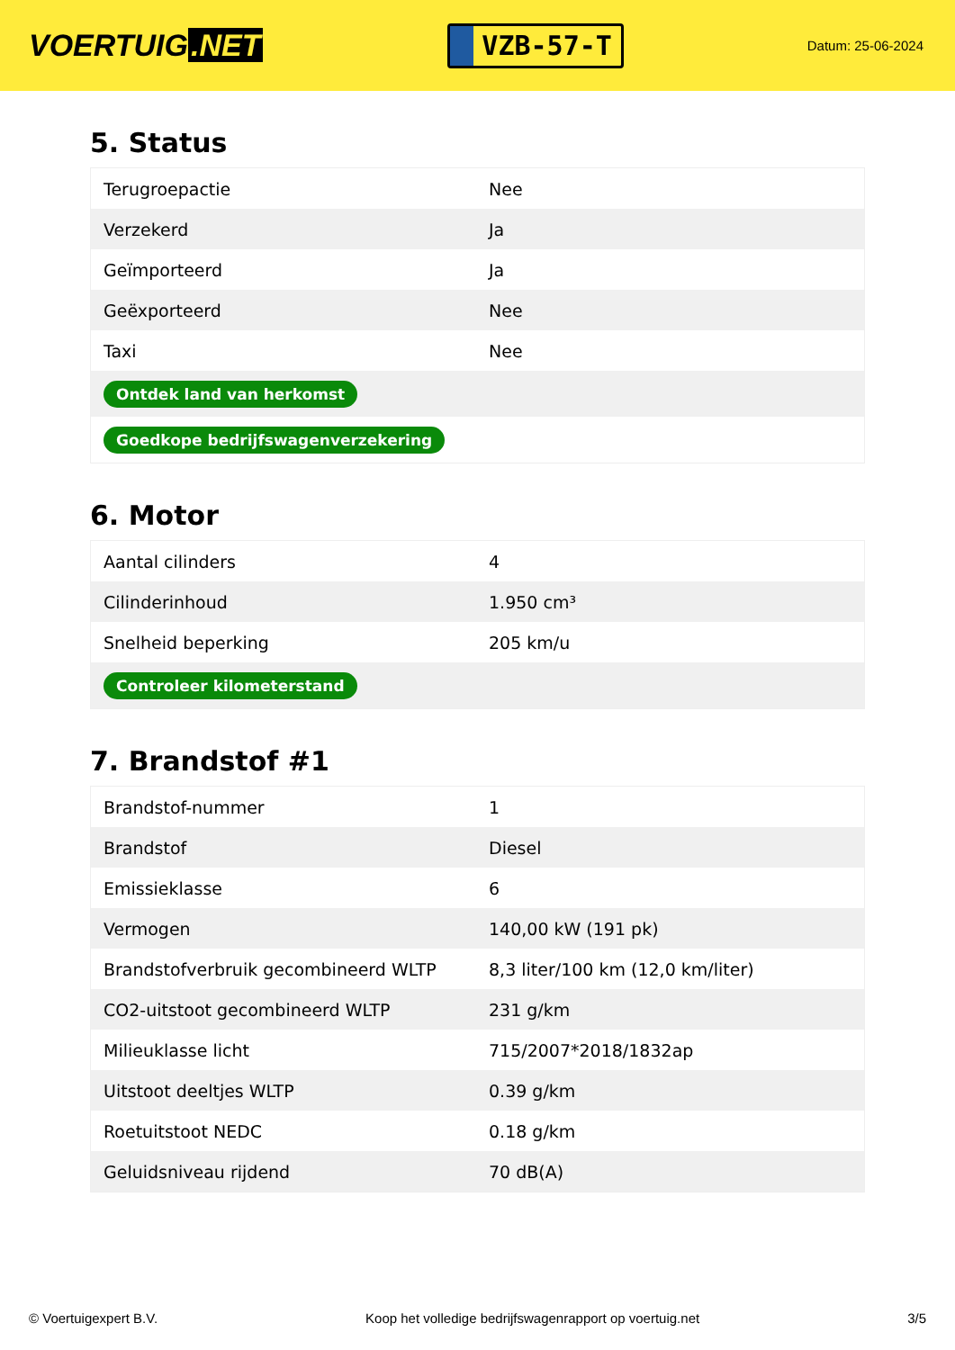VOERTUIG.NET
VZB-57-T
Datum: 25-06-2024
5. Status
| Terugroepactie | Nee |
| Verzekerd | Ja |
| Geïmporteerd | Ja |
| Geëxporteerd | Nee |
| Taxi | Nee |
| Ontdek land van herkomst | |
| Goedkope bedrijfswagenverzekering | |
6. Motor
| Aantal cilinders | 4 |
| Cilinderinhoud | 1.950 cm³ |
| Snelheid beperking | 205 km/u |
| Controleer kilometerstand | |
7. Brandstof #1
| Brandstof-nummer | 1 |
| Brandstof | Diesel |
| Emissieklasse | 6 |
| Vermogen | 140,00 kW (191 pk) |
| Brandstofverbruik gecombineerd WLTP | 8,3 liter/100 km (12,0 km/liter) |
| CO2-uitstoot gecombineerd WLTP | 231 g/km |
| Milieuklasse licht | 715/2007*2018/1832ap |
| Uitstoot deeltjes WLTP | 0.39 g/km |
| Roetuitstoot NEDC | 0.18 g/km |
| Geluidsniveau rijdend | 70 dB(A) |
© Voertuigexpert B.V. Koop het volledige bedrijfswagenrapport op voertuig.net 3/5